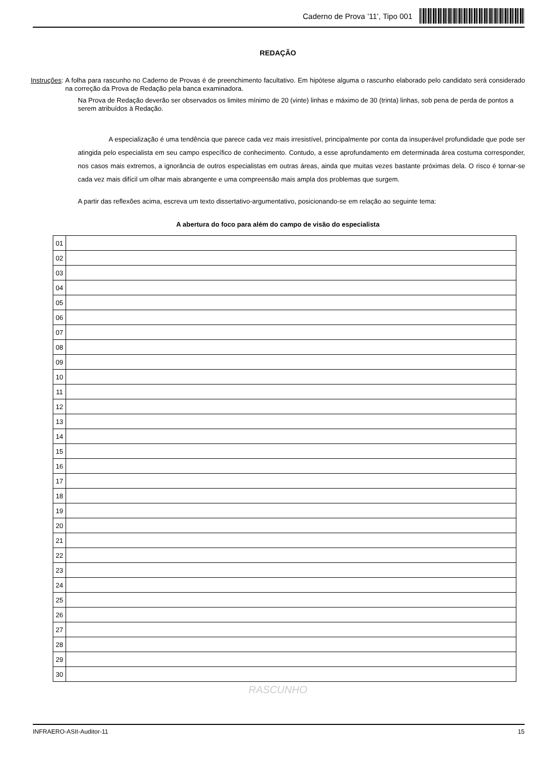Caderno de Prova ’11’, Tipo 001
REDAÇÃO
Instruções:
A folha para rascunho no Caderno de Provas é de preenchimento facultativo. Em hipótese alguma o rascunho elaborado pelo candidato será considerado na correção da Prova de Redação pela banca examinadora.
Na Prova de Redação deverão ser observados os limites mínimo de 20 (vinte) linhas e máximo de 30 (trinta) linhas, sob pena de perda de pontos a serem atribuídos à Redação.
A especialização é uma tendência que parece cada vez mais irresistível, principalmente por conta da insuperável profundidade que pode ser atingida pelo especialista em seu campo específico de conhecimento. Contudo, a esse aprofundamento em determinada área costuma corresponder, nos casos mais extremos, a ignorância de outros especialistas em outras áreas, ainda que muitas vezes bastante próximas dela. O risco é tornar-se cada vez mais difícil um olhar mais abrangente e uma compreensão mais ampla dos problemas que surgem.
A partir das reflexões acima, escreva um texto dissertativo-argumentativo, posicionando-se em relação ao seguinte tema:
A abertura do foco para além do campo de visão do especialista
| 01 | |
| 02 | |
| 03 | |
| 04 | |
| 05 | |
| 06 | |
| 07 | |
| 08 | |
| 09 | |
| 10 | |
| 11 | |
| 12 | |
| 13 | |
| 14 | |
| 15 | |
| 16 | |
| 17 | |
| 18 | |
| 19 | |
| 20 | |
| 21 | |
| 22 | |
| 23 | |
| 24 | |
| 25 | |
| 26 | |
| 27 | |
| 28 | |
| 29 | |
| 30 | |
RASCUNHO
INFRAERO-ASII-Auditor-11 15